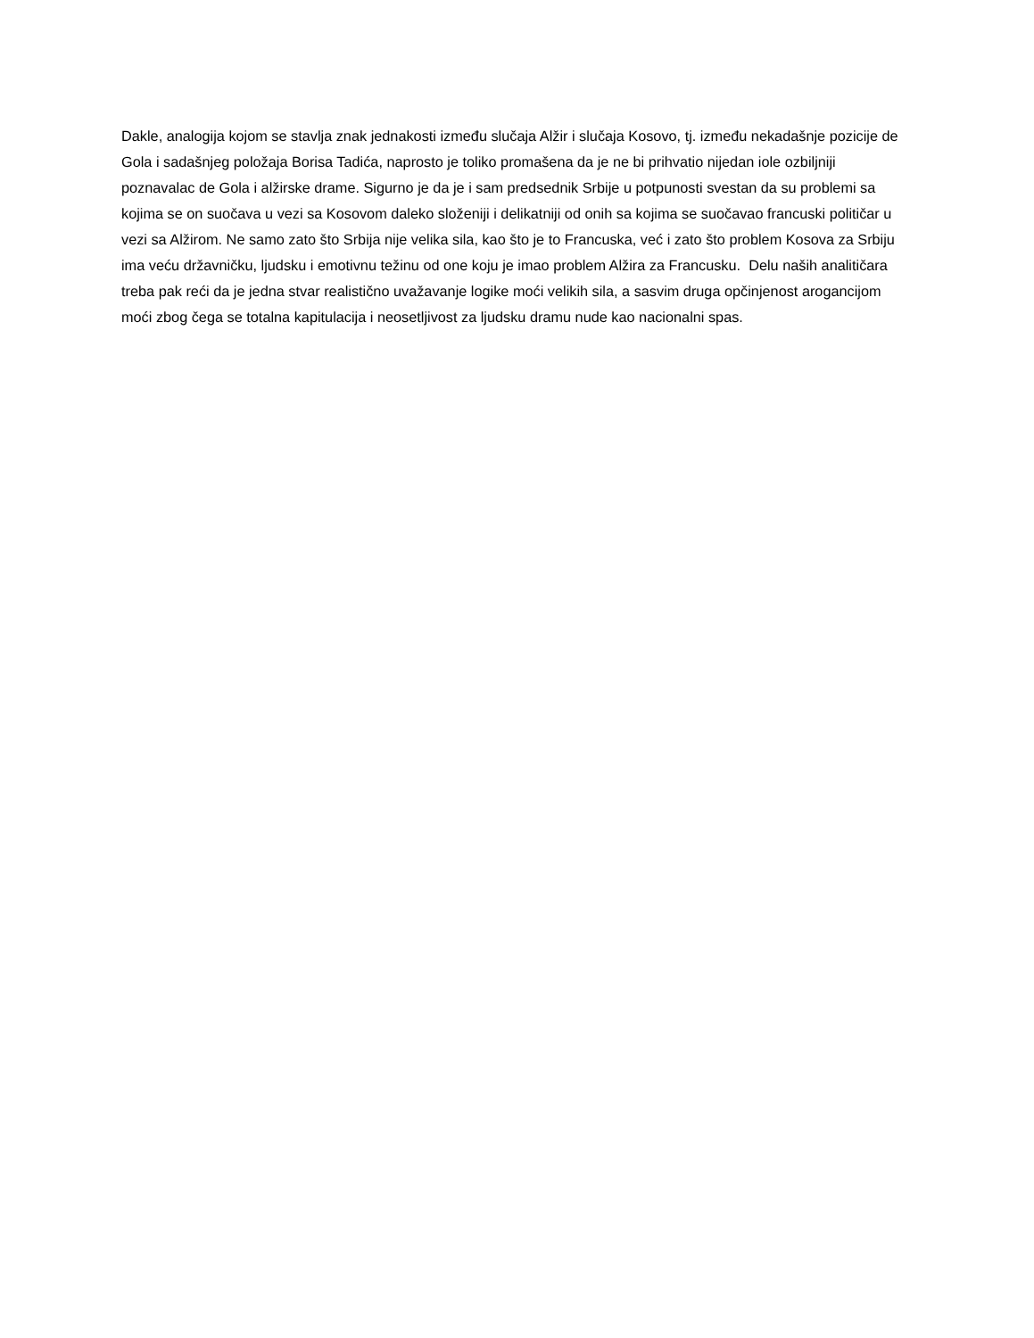Dakle, analogija kojom se stavlja znak jednakosti između slučaja Alžir i slučaja Kosovo, tj. između nekadašnje pozicije de Gola i sadašnjeg položaja Borisa Tadića, naprosto je toliko promašena da je ne bi prihvatio nijedan iole ozbiljniji poznavalac de Gola i alžirske drame. Sigurno je da je i sam predsednik Srbije u potpunosti svestan da su problemi sa kojima se on suočava u vezi sa Kosovom daleko složeniji i delikatniji od onih sa kojima se suočavao francuski političar u vezi sa Alžirom. Ne samo zato što Srbija nije velika sila, kao što je to Francuska, već i zato što problem Kosova za Srbiju ima veću državničku, ljudsku i emotivnu težinu od one koju je imao problem Alžira za Francusku. Delu naših analitičara treba pak reći da je jedna stvar realistično uvažavanje logike moći velikih sila, a sasvim druga opčinjenost arogancijom moći zbog čega se totalna kapitulacija i neosetljivost za ljudsku dramu nude kao nacionalni spas.